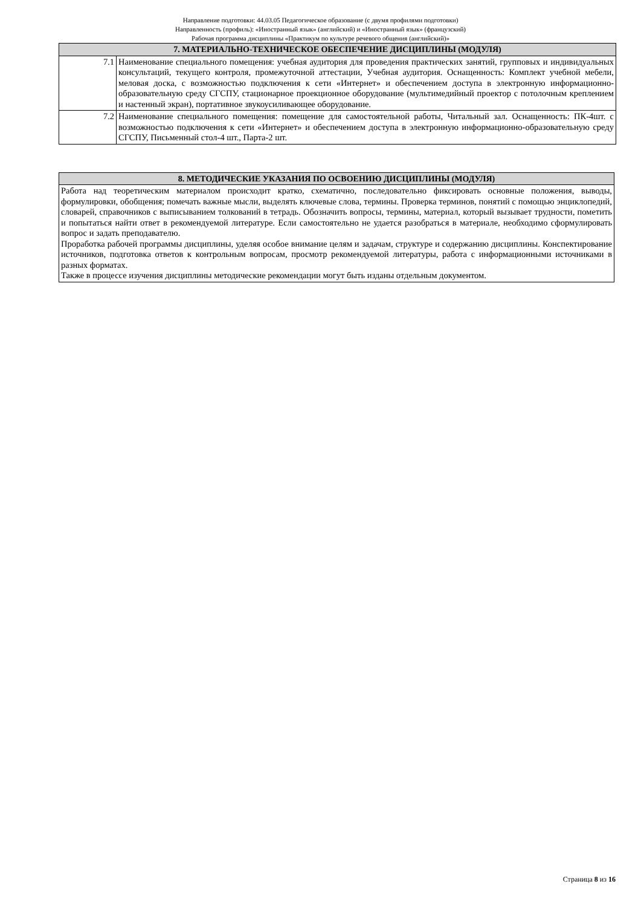Направление подготовки: 44.03.05 Педагогическое образование (с двумя профилями подготовки)
Направленность (профиль): «Иностранный язык» (английский) и «Иностранный язык» (французский)
Рабочая программа дисциплины «Практикум по культуре речевого общения (английский)»
| 7. МАТЕРИАЛЬНО-ТЕХНИЧЕСКОЕ ОБЕСПЕЧЕНИЕ ДИСЦИПЛИНЫ (МОДУЛЯ) | |
| --- | --- |
| 7.1 | Наименование специального помещения: учебная аудитория для проведения практических занятий, групповых и индивидуальных консультаций, текущего контроля, промежуточной аттестации, Учебная аудитория. Оснащенность: Комплект учебной мебели, меловая доска, с возможностью подключения к сети «Интернет» и обеспечением доступа в электронную информационно-образовательную среду СГСПУ, стационарное проекционное оборудование (мультимедийный проектор с потолочным креплением и настенный экран), портативное звукоусиливающее оборудование. |
| 7.2 | Наименование специального помещения: помещение для самостоятельной работы, Читальный зал. Оснащенность: ПК-4шт. с возможностью подключения к сети «Интернет» и обеспечением доступа в электронную информационно-образовательную среду СГСПУ, Письменный стол-4 шт., Парта-2 шт. |
| 8. МЕТОДИЧЕСКИЕ УКАЗАНИЯ ПО ОСВОЕНИЮ ДИСЦИПЛИНЫ (МОДУЛЯ) |
| --- |
| Работа над теоретическим материалом происходит кратко, схематично, последовательно фиксировать основные положения, выводы, формулировки, обобщения; помечать важные мысли, выделять ключевые слова, термины. Проверка терминов, понятий с помощью энциклопедий, словарей, справочников с выписыванием толкований в тетрадь. Обозначить вопросы, термины, материал, который вызывает трудности, пометить и попытаться найти ответ в рекомендуемой литературе. Если самостоятельно не удается разобраться в материале, необходимо сформулировать вопрос и задать преподавателю. Проработка рабочей программы дисциплины, уделяя особое внимание целям и задачам, структуре и содержанию дисциплины. Конспектирование источников, подготовка ответов к контрольным вопросам, просмотр рекомендуемой литературы, работа с информационными источниками в разных форматах. Также в процессе изучения дисциплины методические рекомендации могут быть изданы отдельным документом. |
Страница 8 из 16